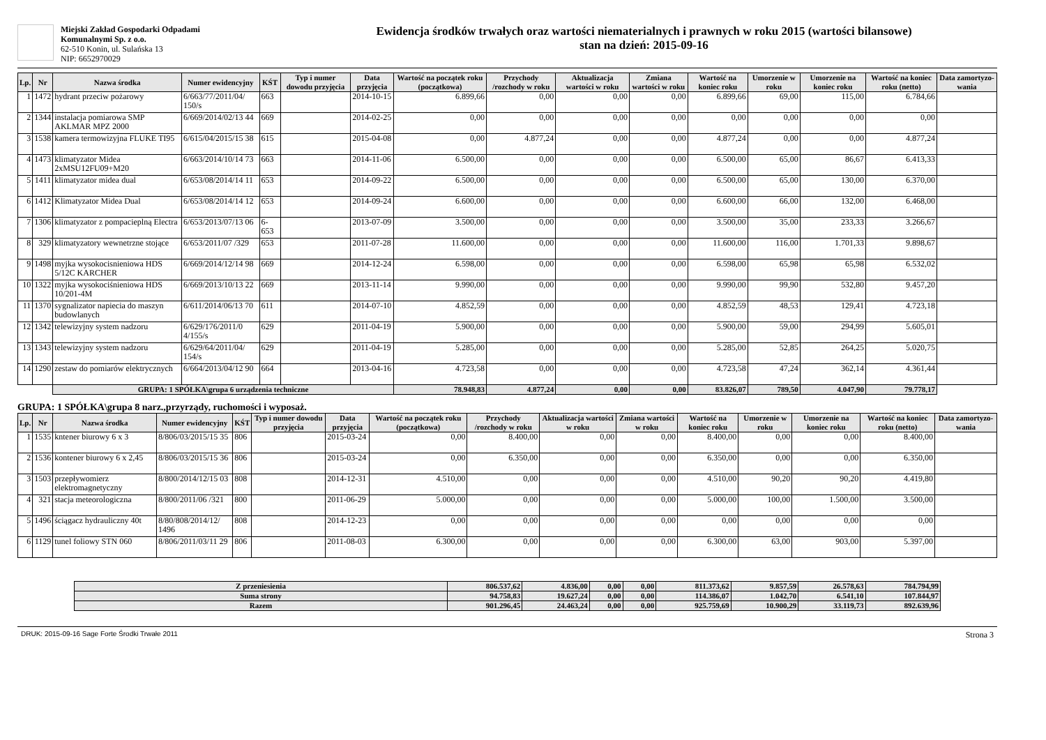Miejski Zakład Gospodarki Odpadami
Komunalnymi Sp. z o.o.
62-510 Konin, ul. Sulańska 13
NIP: 6652970029
Ewidencja środków trwałych oraz wartości niematerialnych i prawnych w roku 2015 (wartości bilansowe)
stan na dzień: 2015-09-16
| Lp. | Nr | Nazwa środka | Numer ewidencyjny | KŚT | Typ i numer dowodu przyjęcia | Data przyjęcia | Wartość na początek roku (początkowa) | Przychody /rozchody w roku | Aktualizacja wartości w roku | Zmiana wartości w roku | Wartość na koniec roku | Umorzenie w roku | Umorzenie na koniec roku | Wartość na koniec roku (netto) | Data zamortyzo-wania |
| --- | --- | --- | --- | --- | --- | --- | --- | --- | --- | --- | --- | --- | --- | --- | --- |
| 1 | 1472 | hydrant przeciw pożarowy | 6/663/77/2011/04/ 150/s | 663 | | 2014-10-15 | 6.899,66 | 0,00 | 0,00 | 0,00 | 6.899,66 | 69,00 | 115,00 | 6.784,66 | |
| 2 | 1344 | instalacja pomiarowa SMP AKLMAR MPZ 2000 | 6/669/2014/02/13 44 | 669 | | 2014-02-25 | 0,00 | 0,00 | 0,00 | 0,00 | 0,00 | 0,00 | 0,00 | 0,00 | |
| 3 | 1538 | kamera termowizyjna FLUKE TI95 | 6/615/04/2015/15 38 | 615 | | 2015-04-08 | 0,00 | 4.877,24 | 0,00 | 0,00 | 4.877,24 | 0,00 | 0,00 | 4.877,24 | |
| 4 | 1473 | klimatyzator Midea 2xMSU12FU09+M20 | 6/663/2014/10/14 73 | 663 | | 2014-11-06 | 6.500,00 | 0,00 | 0,00 | 0,00 | 6.500,00 | 65,00 | 86,67 | 6.413,33 | |
| 5 | 1411 | klimatyzator midea dual | 6/653/08/2014/14 11 | 653 | | 2014-09-22 | 6.500,00 | 0,00 | 0,00 | 0,00 | 6.500,00 | 65,00 | 130,00 | 6.370,00 | |
| 6 | 1412 | Klimatyzator Midea Dual | 6/653/08/2014/14 12 | 653 | | 2014-09-24 | 6.600,00 | 0,00 | 0,00 | 0,00 | 6.600,00 | 66,00 | 132,00 | 6.468,00 | |
| 7 | 1306 | klimatyzator z pompacieplną Electra | 6/653/2013/07/13 06 | 6-653 | | 2013-07-09 | 3.500,00 | 0,00 | 0,00 | 0,00 | 3.500,00 | 35,00 | 233,33 | 3.266,67 | |
| 8 | 329 | klimatyzatory wewnetrzne stojące | 6/653/2011/07 /329 | 653 | | 2011-07-28 | 11.600,00 | 0,00 | 0,00 | 0,00 | 11.600,00 | 116,00 | 1.701,33 | 9.898,67 | |
| 9 | 1498 | myjka wysokocisnieniowa HDS 5/12C KARCHER | 6/669/2014/12/14 98 | 669 | | 2014-12-24 | 6.598,00 | 0,00 | 0,00 | 0,00 | 6.598,00 | 65,98 | 65,98 | 6.532,02 | |
| 10 | 1322 | myjka wysokociśnieniowa HDS 10/201-4M | 6/669/2013/10/13 22 | 669 | | 2013-11-14 | 9.990,00 | 0,00 | 0,00 | 0,00 | 9.990,00 | 99,90 | 532,80 | 9.457,20 | |
| 11 | 1370 | sygnalizator napiecia do maszyn budowlanych | 6/611/2014/06/13 70 | 611 | | 2014-07-10 | 4.852,59 | 0,00 | 0,00 | 0,00 | 4.852,59 | 48,53 | 129,41 | 4.723,18 | |
| 12 | 1342 | telewizyjny system nadzoru | 6/629/176/2011/0 4/155/s | 629 | | 2011-04-19 | 5.900,00 | 0,00 | 0,00 | 0,00 | 5.900,00 | 59,00 | 294,99 | 5.605,01 | |
| 13 | 1343 | telewizyjny system nadzoru | 6/629/64/2011/04/ 154/s | 629 | | 2011-04-19 | 5.285,00 | 0,00 | 0,00 | 0,00 | 5.285,00 | 52,85 | 264,25 | 5.020,75 | |
| 14 | 1290 | zestaw do pomiarów elektrycznych | 6/664/2013/04/12 90 | 664 | | 2013-04-16 | 4.723,58 | 0,00 | 0,00 | 0,00 | 4.723,58 | 47,24 | 362,14 | 4.361,44 | |
| | | GRUPA: 1 SPÓŁKA\grupa 6 urządzenia techniczne | | | | | 78.948,83 | 4.877,24 | 0,00 | 0,00 | 83.826,07 | 789,50 | 4.047,90 | 79.778,17 | |
GRUPA: 1 SPÓŁKA\grupa 8 narz.,przyrządy, ruchomości i wyposaż.
| Lp. | Nr | Nazwa środka | Numer ewidencyjny | KŚT | Typ i numer dowodu przyjęcia | Data przyjęcia | Wartość na początek roku (początkowa) | Przychody /rozchody w roku | Aktualizacja wartości w roku | Zmiana wartości w roku | Wartość na koniec roku | Umorzenie w roku | Umorzenie na koniec roku | Wartość na koniec roku (netto) | Data zamortyzo-wania |
| --- | --- | --- | --- | --- | --- | --- | --- | --- | --- | --- | --- | --- | --- | --- | --- |
| 1 | 1535 | kntener biurowy 6 x 3 | 8/806/03/2015/15 35 | 806 | | 2015-03-24 | 0,00 | 8.400,00 | 0,00 | 0,00 | 8.400,00 | 0,00 | 0,00 | 8.400,00 | |
| 2 | 1536 | kontener biurowy 6 x 2,45 | 8/806/03/2015/15 36 | 806 | | 2015-03-24 | 0,00 | 6.350,00 | 0,00 | 0,00 | 6.350,00 | 0,00 | 0,00 | 6.350,00 | |
| 3 | 1503 | przepływomierz elektromagnetyczny | 8/800/2014/12/15 03 | 808 | | 2014-12-31 | 4.510,00 | 0,00 | 0,00 | 0,00 | 4.510,00 | 90,20 | 90,20 | 4.419,80 | |
| 4 | 321 | stacja meteorologiczna | 8/800/2011/06 /321 | 800 | | 2011-06-29 | 5.000,00 | 0,00 | 0,00 | 0,00 | 5.000,00 | 100,00 | 1.500,00 | 3.500,00 | |
| 5 | 1496 | ściągacz hydrauliczny 40t | 8/80/808/2014/12/ 1496 | 808 | | 2014-12-23 | 0,00 | 0,00 | 0,00 | 0,00 | 0,00 | 0,00 | 0,00 | 0,00 | |
| 6 | 1129 | tunel foliowy STN 060 | 8/806/2011/03/11 29 | 806 | | 2011-08-03 | 6.300,00 | 0,00 | 0,00 | 0,00 | 6.300,00 | 63,00 | 903,00 | 5.397,00 | |
| Z przeniesienia | 806.537,62 | 4.836,00 | 0,00 | 0,00 | 811.373,62 | 9.857,59 | 26.578,63 | 784.794,99 |
| Suma strony | 94.758,83 | 19.627,24 | 0,00 | 0,00 | 114.386,07 | 1.042,70 | 6.541,10 | 107.844,97 |
| Razem | 901.296,45 | 24.463,24 | 0,00 | 0,00 | 925.759,69 | 10.900,29 | 33.119,73 | 892.639,96 |
DRUK: 2015-09-16 Sage Forte Środki Trwałe 2011 Strona 3